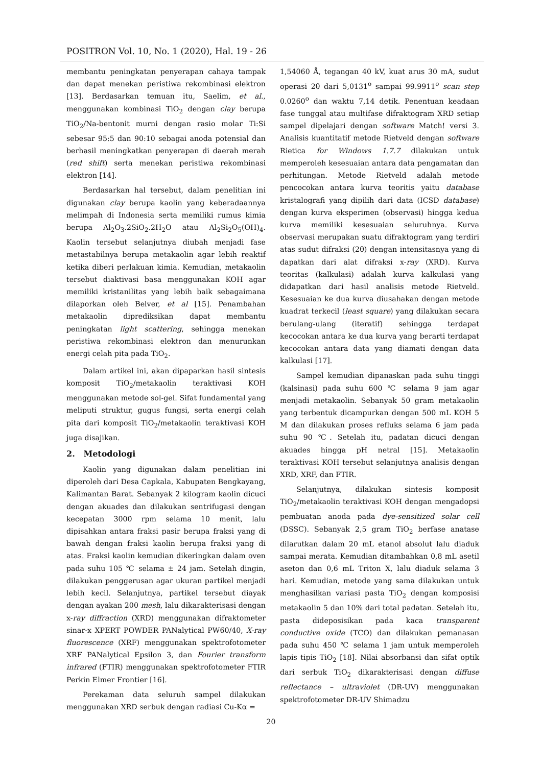POSITRON Vol. 10, No. 1 (2020), Hal. 19 - 26
membantu peningkatan penyerapan cahaya tampak dan dapat menekan peristiwa rekombinasi elektron [13]. Berdasarkan temuan itu, Saelim, et al., menggunakan kombinasi TiO<sub>2</sub> dengan clay berupa TiO<sub>2</sub>/Na-bentonit murni dengan rasio molar Ti:Si sebesar 95:5 dan 90:10 sebagai anoda potensial dan berhasil meningkatkan penyerapan di daerah merah (red shift) serta menekan peristiwa rekombinasi elektron [14].
Berdasarkan hal tersebut, dalam penelitian ini digunakan clay berupa kaolin yang keberadaannya melimpah di Indonesia serta memiliki rumus kimia berupa Al<sub>2</sub>O<sub>3</sub>.2SiO<sub>2</sub>.2H<sub>2</sub>O atau Al<sub>2</sub>Si<sub>2</sub>O<sub>5</sub>(OH)<sub>4</sub>. Kaolin tersebut selanjutnya diubah menjadi fase metastabilnya berupa metakaolin agar lebih reaktif ketika diberi perlakuan kimia. Kemudian, metakaolin tersebut diaktivasi basa menggunakan KOH agar memiliki kristanilitas yang lebih baik sebagaimana dilaporkan oleh Belver, et al [15]. Penambahan metakaolin diprediksikan dapat membantu peningkatan light scattering, sehingga menekan peristiwa rekombinasi elektron dan menurunkan energi celah pita pada TiO<sub>2</sub>.
Dalam artikel ini, akan dipaparkan hasil sintesis komposit TiO<sub>2</sub>/metakaolin teraktivasi KOH menggunakan metode sol-gel. Sifat fundamental yang meliputi struktur, gugus fungsi, serta energi celah pita dari komposit TiO<sub>2</sub>/metakaolin teraktivasi KOH juga disajikan.
2. Metodologi
Kaolin yang digunakan dalam penelitian ini diperoleh dari Desa Capkala, Kabupaten Bengkayang, Kalimantan Barat. Sebanyak 2 kilogram kaolin dicuci dengan akuades dan dilakukan sentrifugasi dengan kecepatan 3000 rpm selama 10 menit, lalu dipisahkan antara fraksi pasir berupa fraksi yang di bawah dengan fraksi kaolin berupa fraksi yang di atas. Fraksi kaolin kemudian dikeringkan dalam oven pada suhu 105 ℃ selama ± 24 jam. Setelah dingin, dilakukan penggerusan agar ukuran partikel menjadi lebih kecil. Selanjutnya, partikel tersebut diayak dengan ayakan 200 mesh, lalu dikarakterisasi dengan x-ray diffraction (XRD) menggunakan difraktometer sinar-x XPERT POWDER PANalytical PW60/40, X-ray fluorescence (XRF) menggunakan spektrofotometer XRF PANalytical Epsilon 3, dan Fourier transform infrared (FTIR) menggunakan spektrofotometer FTIR Perkin Elmer Frontier [16].
Perekaman data seluruh sampel dilakukan menggunakan XRD serbuk dengan radiasi Cu-Kα =
1,54060 Å, tegangan 40 kV, kuat arus 30 mA, sudut operasi 2θ dari 5,0131<sup>o</sup> sampai 99.9911<sup>o</sup> scan step 0.0260<sup>o</sup> dan waktu 7,14 detik. Penentuan keadaan fase tunggal atau multifase difraktogram XRD setiap sampel dipelajari dengan software Match! versi 3. Analisis kuantitatif metode Rietveld dengan software Rietica for Windows 1.7.7 dilakukan untuk memperoleh kesesuaian antara data pengamatan dan perhitungan. Metode Rietveld adalah metode pencocokan antara kurva teoritis yaitu database kristalografi yang dipilih dari data (ICSD database) dengan kurva eksperimen (observasi) hingga kedua kurva memiliki kesesuaian seluruhnya. Kurva observasi merupakan suatu difraktogram yang terdiri atas sudut difraksi (2θ) dengan intensitasnya yang di dapatkan dari alat difraksi x-ray (XRD). Kurva teoritas (kalkulasi) adalah kurva kalkulasi yang didapatkan dari hasil analisis metode Rietveld. Kesesuaian ke dua kurva diusahakan dengan metode kuadrat terkecil (least square) yang dilakukan secara berulang-ulang (iteratif) sehingga terdapat kecocokan antara ke dua kurva yang berarti terdapat kecocokan antara data yang diamati dengan data kalkulasi [17].
Sampel kemudian dipanaskan pada suhu tinggi (kalsinasi) pada suhu 600 ℃ selama 9 jam agar menjadi metakaolin. Sebanyak 50 gram metakaolin yang terbentuk dicampurkan dengan 500 mL KOH 5 M dan dilakukan proses refluks selama 6 jam pada suhu 90 ℃. Setelah itu, padatan dicuci dengan akuades hingga pH netral [15]. Metakaolin teraktivasi KOH tersebut selanjutnya analisis dengan XRD, XRF, dan FTIR.
Selanjutnya, dilakukan sintesis komposit TiO<sub>2</sub>/metakaolin teraktivasi KOH dengan mengadopsi pembuatan anoda pada dye-sensitized solar cell (DSSC). Sebanyak 2,5 gram TiO<sub>2</sub> berfase anatase dilarutkan dalam 20 mL etanol absolut lalu diaduk sampai merata. Kemudian ditambahkan 0,8 mL asetil aseton dan 0,6 mL Triton X, lalu diaduk selama 3 hari. Kemudian, metode yang sama dilakukan untuk menghasilkan variasi pasta TiO<sub>2</sub> dengan komposisi metakaolin 5 dan 10% dari total padatan. Setelah itu, pasta dideposisikan pada kaca transparent conductive oxide (TCO) dan dilakukan pemanasan pada suhu 450 ℃ selama 1 jam untuk memperoleh lapis tipis TiO<sub>2</sub> [18]. Nilai absorbansi dan sifat optik dari serbuk TiO<sub>2</sub> dikarakterisasi dengan diffuse reflectance – ultraviolet (DR-UV) menggunakan spektrofotometer DR-UV Shimadzu
20